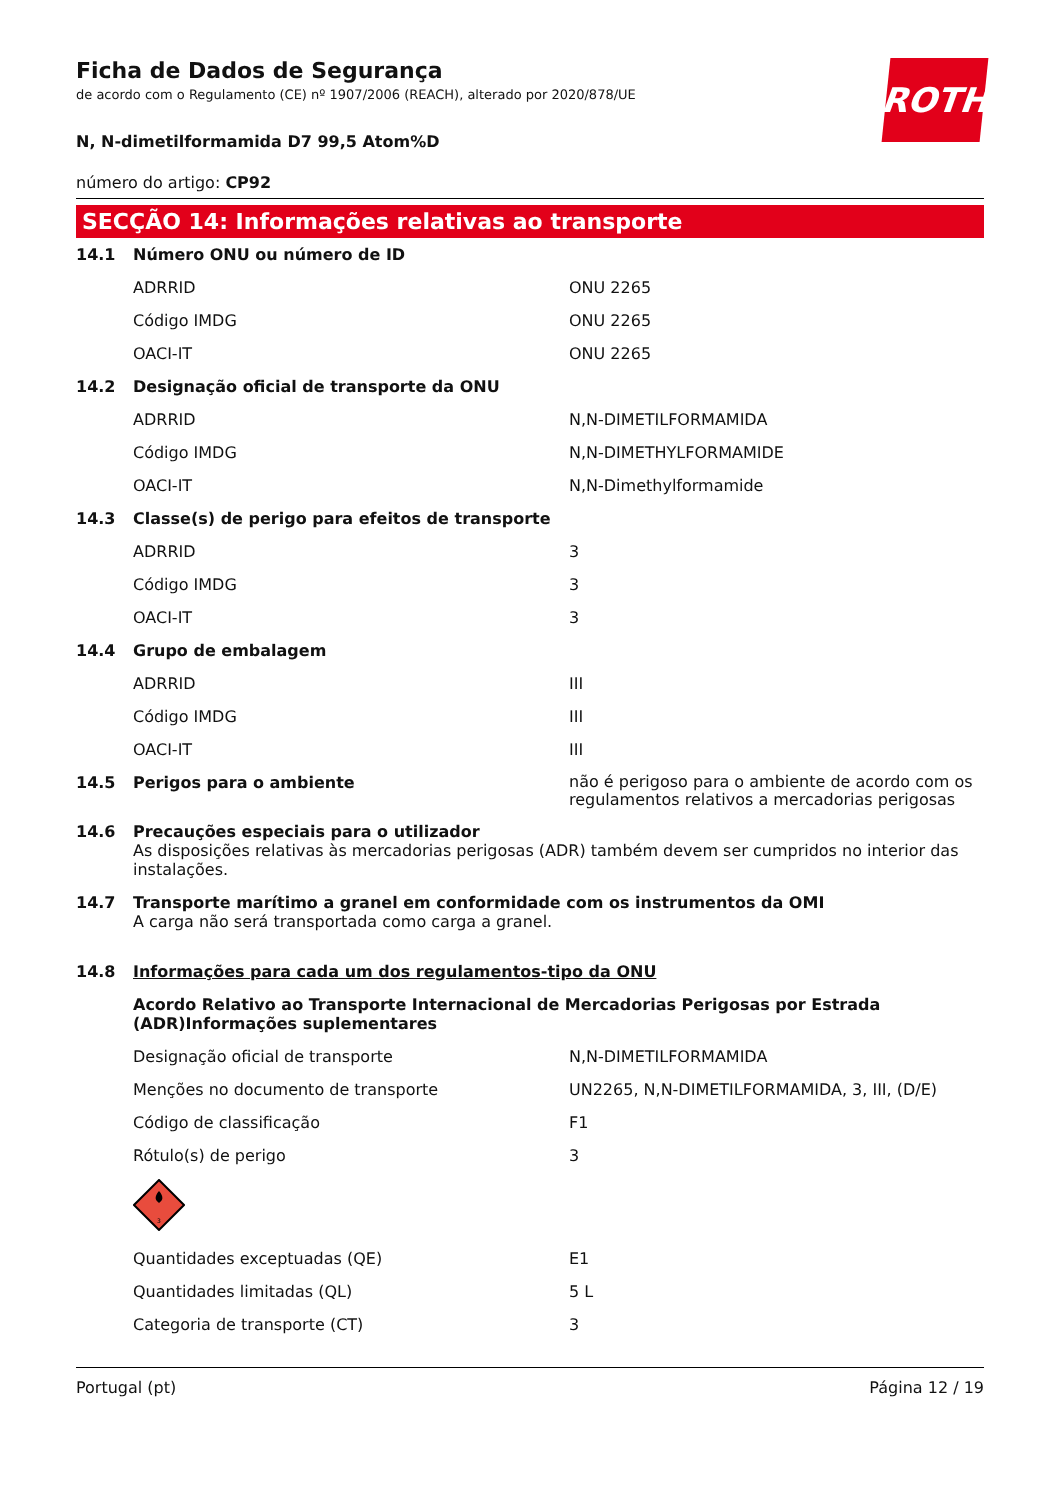Ficha de Dados de Segurança
de acordo com o Regulamento (CE) nº 1907/2006 (REACH), alterado por 2020/878/UE
ROTH
N, N-dimetilformamida D7 99,5 Atom%D
número do artigo: CP92
SECÇÃO 14: Informações relativas ao transporte
| 14.1 | Número ONU ou número de ID | |
| | ADRRID | ONU 2265 |
| | Código IMDG | ONU 2265 |
| | OACI-IT | ONU 2265 |
| 14.2 | Designação oficial de transporte da ONU | |
| | ADRRID | N,N-DIMETILFORMAMIDA |
| | Código IMDG | N,N-DIMETHYLFORMAMIDE |
| | OACI-IT | N,N-Dimethylformamide |
| 14.3 | Classe(s) de perigo para efeitos de transporte | |
| | ADRRID | 3 |
| | Código IMDG | 3 |
| | OACI-IT | 3 |
| 14.4 | Grupo de embalagem | |
| | ADRRID | III |
| | Código IMDG | III |
| | OACI-IT | III |
| 14.5 | Perigos para o ambiente | não é perigoso para o ambiente de acordo com os regulamentos relativos a mercadorias perigosas |
| 14.6 | Precauções especiais para o utilizador As disposições relativas às mercadorias perigosas (ADR) também devem ser cumpridos no interior das instalações. | |
| 14.7 | Transporte marítimo a granel em conformidade com os instrumentos da OMI A carga não será transportada como carga a granel. | |
| 14.8 | Informações para cada um dos regulamentos-tipo da ONU | |
| | Acordo Relativo ao Transporte Internacional de Mercadorias Perigosas por Estrada (ADR)Informações suplementares | |
| | Designação oficial de transporte | N,N-DIMETILFORMAMIDA |
| | Menções no documento de transporte | UN2265, N,N-DIMETILFORMAMIDA, 3, III, (D/E) |
| | Código de classificação | F1 |
| | Rótulo(s) de perigo | 3 |
| | 3 | |
| | Quantidades exceptuadas (QE) | E1 |
| | Quantidades limitadas (QL) | 5 L |
| | Categoria de transporte (CT) | 3 |
Portugal (pt) Página 12 / 19